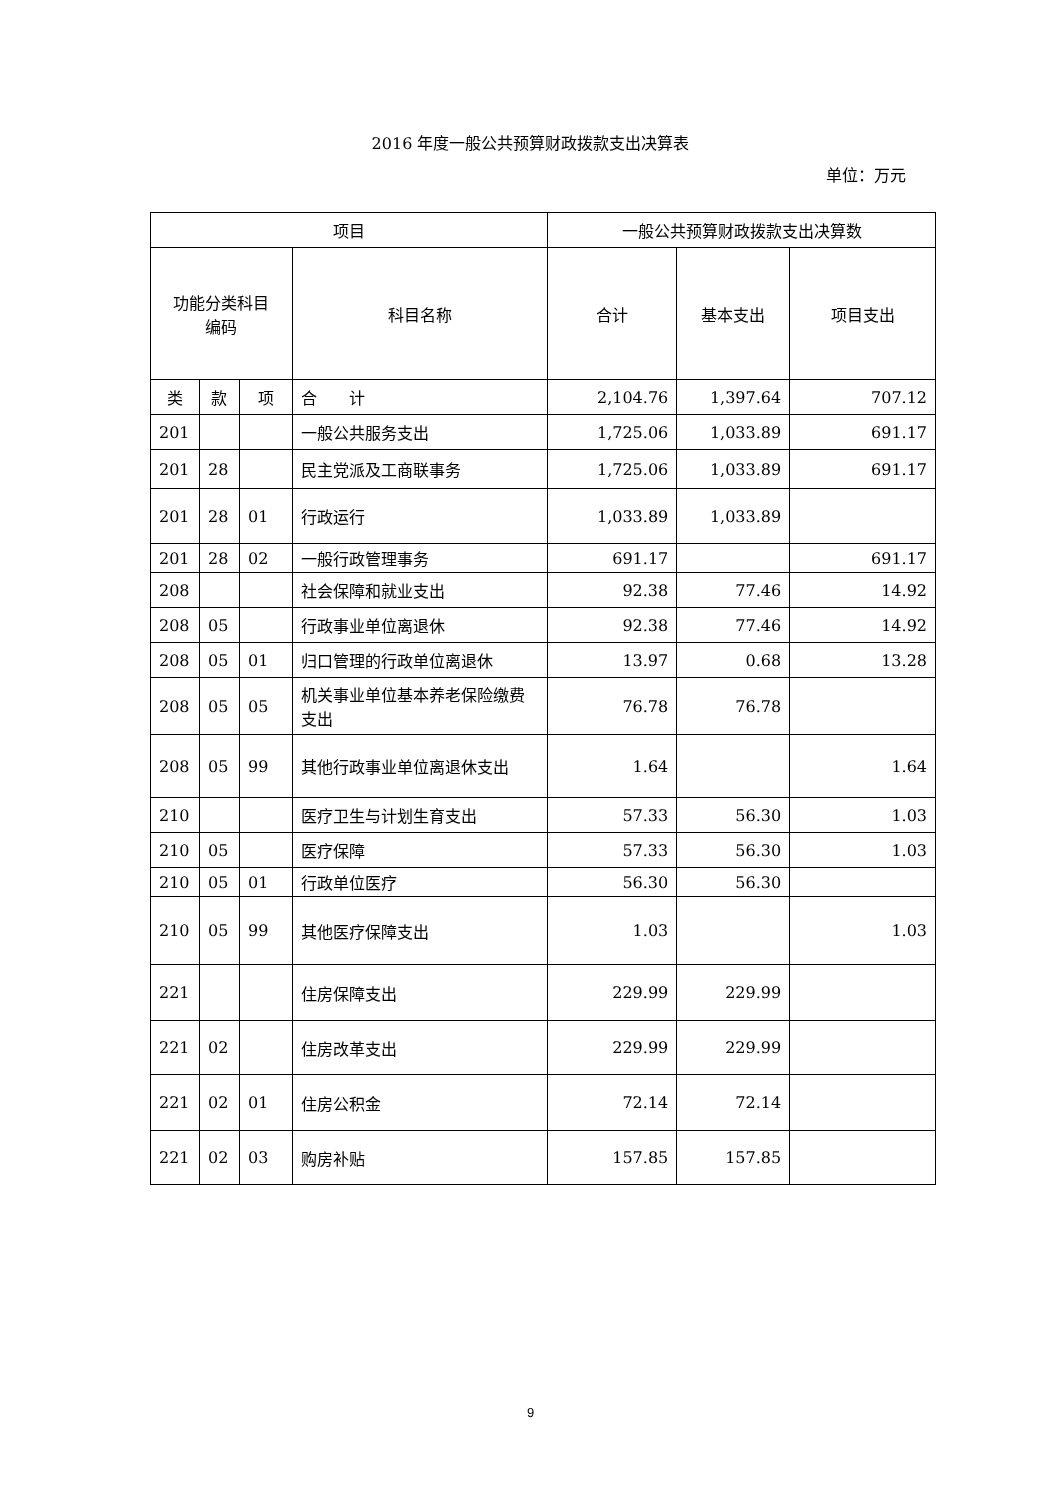2016 年度一般公共预算财政拨款支出决算表
单位：万元
| 项目 | | | | 一般公共预算财政拨款支出决算数 | | |
| --- | --- | --- | --- | --- | --- | --- |
| 功能分类科目 编码 | | | 科目名称 | 合计 | 基本支出 | 项目支出 |
| 类 | 款 | 项 | 合 计 | 2,104.76 | 1,397.64 | 707.12 |
| 201 | | | 一般公共服务支出 | 1,725.06 | 1,033.89 | 691.17 |
| 201 | 28 | | 民主党派及工商联事务 | 1,725.06 | 1,033.89 | 691.17 |
| 201 | 28 | 01 | 行政运行 | 1,033.89 | 1,033.89 | |
| 201 | 28 | 02 | 一般行政管理事务 | 691.17 | | 691.17 |
| 208 | | | 社会保障和就业支出 | 92.38 | 77.46 | 14.92 |
| 208 | 05 | | 行政事业单位离退休 | 92.38 | 77.46 | 14.92 |
| 208 | 05 | 01 | 归口管理的行政单位离退休 | 13.97 | 0.68 | 13.28 |
| 208 | 05 | 05 | 机关事业单位基本养老保险缴费支出 | 76.78 | 76.78 | |
| 208 | 05 | 99 | 其他行政事业单位离退休支出 | 1.64 | | 1.64 |
| 210 | | | 医疗卫生与计划生育支出 | 57.33 | 56.30 | 1.03 |
| 210 | 05 | | 医疗保障 | 57.33 | 56.30 | 1.03 |
| 210 | 05 | 01 | 行政单位医疗 | 56.30 | 56.30 | |
| 210 | 05 | 99 | 其他医疗保障支出 | 1.03 | | 1.03 |
| 221 | | | 住房保障支出 | 229.99 | 229.99 | |
| 221 | 02 | | 住房改革支出 | 229.99 | 229.99 | |
| 221 | 02 | 01 | 住房公积金 | 72.14 | 72.14 | |
| 221 | 02 | 03 | 购房补贴 | 157.85 | 157.85 | |
9